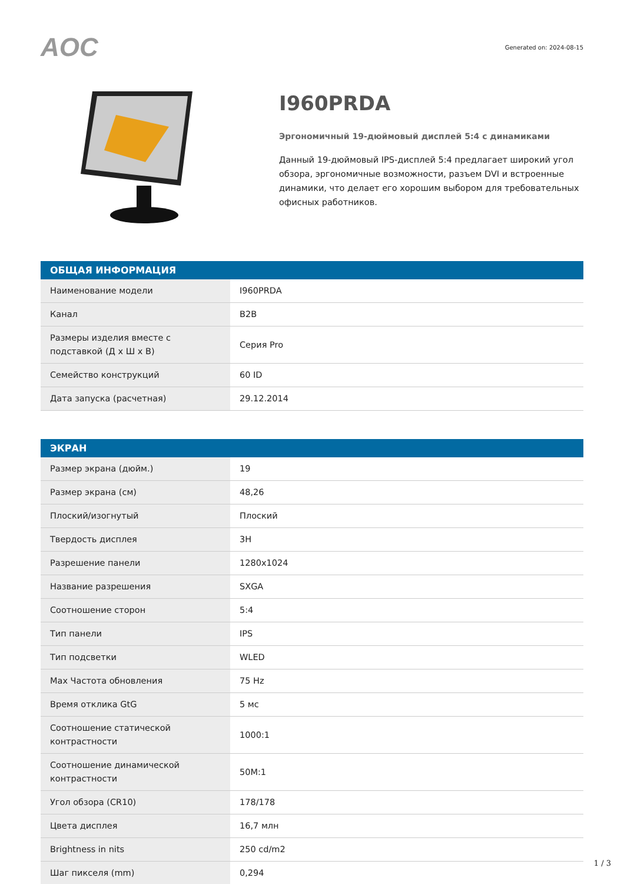AOC
Generated on: 2024-08-15
I960PRDA
Эргономичный 19-дюймовый дисплей 5:4 с динамиками
Данный 19-дюймовый IPS-дисплей 5:4 предлагает широкий угол обзора, эргономичные возможности, разъем DVI и встроенные динамики, что делает его хорошим выбором для требовательных офисных работников.
| ОБЩАЯ ИНФОРМАЦИЯ | |
| --- | --- |
| Наименование модели | I960PRDA |
| Канал | B2B |
| Размеры изделия вместе с подставкой (Д x Ш x В) | Серия Pro |
| Семейство конструкций | 60 ID |
| Дата запуска (расчетная) | 29.12.2014 |
| ЭКРАН | |
| --- | --- |
| Размер экрана (дюйм.) | 19 |
| Размер экрана (см) | 48,26 |
| Плоский/изогнутый | Плоский |
| Твердость дисплея | 3H |
| Разрешение панели | 1280x1024 |
| Название разрешения | SXGA |
| Соотношение сторон | 5:4 |
| Тип панели | IPS |
| Тип подсветки | WLED |
| Max Частота обновления | 75 Hz |
| Время отклика GtG | 5 мс |
| Соотношение статической контрастности | 1000:1 |
| Соотношение динамической контрастности | 50M:1 |
| Угол обзора (CR10) | 178/178 |
| Цвета дисплея | 16,7 млн |
| Brightness in nits | 250 cd/m2 |
| Шаг пикселя (mm) | 0,294 |
1 / 3